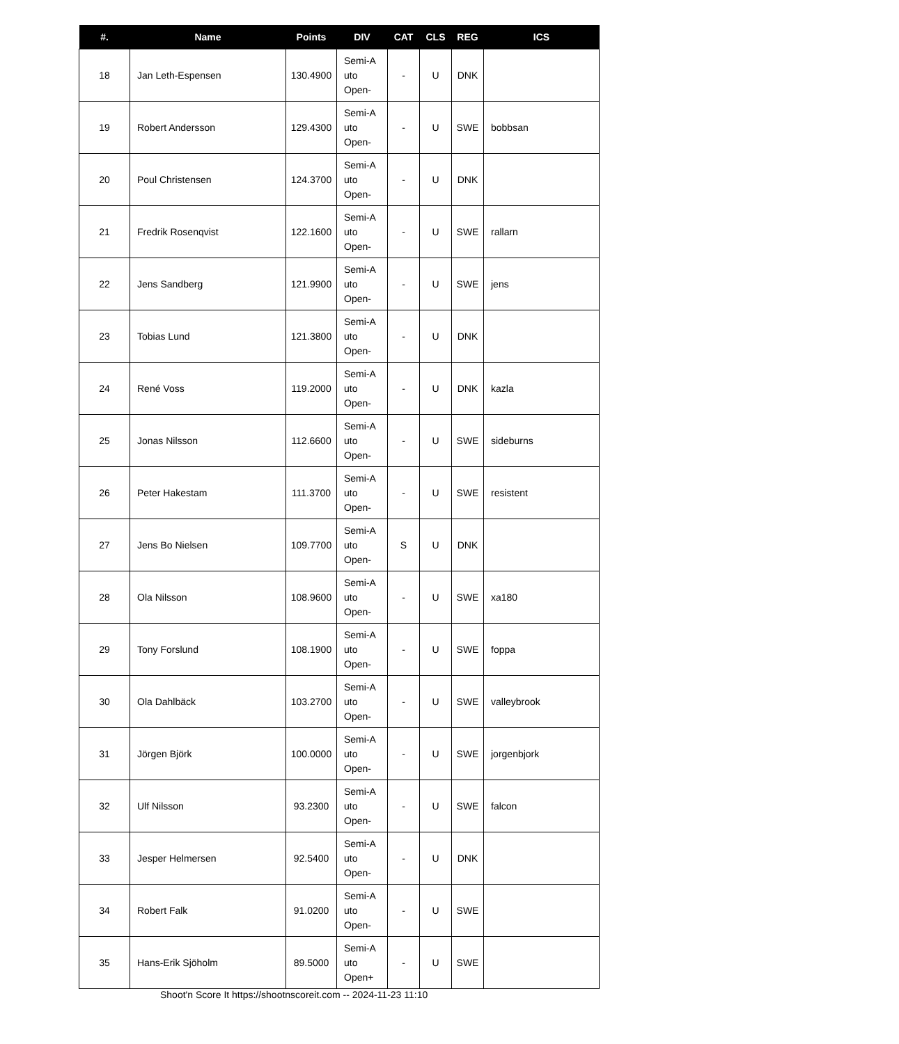| #. | Name | Points | DIV | CAT | CLS | REG | ICS |
| --- | --- | --- | --- | --- | --- | --- | --- |
| 18 | Jan Leth-Espensen | 130.4900 | Semi-A uto Open- | - | U | DNK | |
| 19 | Robert Andersson | 129.4300 | Semi-A uto Open- | - | U | SWE | bobbsan |
| 20 | Poul Christensen | 124.3700 | Semi-A uto Open- | - | U | DNK | |
| 21 | Fredrik Rosenqvist | 122.1600 | Semi-A uto Open- | - | U | SWE | rallarn |
| 22 | Jens Sandberg | 121.9900 | Semi-A uto Open- | - | U | SWE | jens |
| 23 | Tobias Lund | 121.3800 | Semi-A uto Open- | - | U | DNK | |
| 24 | René Voss | 119.2000 | Semi-A uto Open- | - | U | DNK | kazla |
| 25 | Jonas Nilsson | 112.6600 | Semi-A uto Open- | - | U | SWE | sideburns |
| 26 | Peter Hakestam | 111.3700 | Semi-A uto Open- | - | U | SWE | resistent |
| 27 | Jens Bo Nielsen | 109.7700 | Semi-A uto Open- | S | U | DNK | |
| 28 | Ola Nilsson | 108.9600 | Semi-A uto Open- | - | U | SWE | xa180 |
| 29 | Tony Forslund | 108.1900 | Semi-A uto Open- | - | U | SWE | foppa |
| 30 | Ola Dahlbäck | 103.2700 | Semi-A uto Open- | - | U | SWE | valleybrook |
| 31 | Jörgen Björk | 100.0000 | Semi-A uto Open- | - | U | SWE | jorgenbjork |
| 32 | Ulf Nilsson | 93.2300 | Semi-A uto Open- | - | U | SWE | falcon |
| 33 | Jesper Helmersen | 92.5400 | Semi-A uto Open- | - | U | DNK | |
| 34 | Robert Falk | 91.0200 | Semi-A uto Open- | - | U | SWE | |
| 35 | Hans-Erik Sjöholm | 89.5000 | Semi-A uto Open+ | - | U | SWE | |
Shoot'n Score It https://shootnscoreit.com -- 2024-11-23 11:10